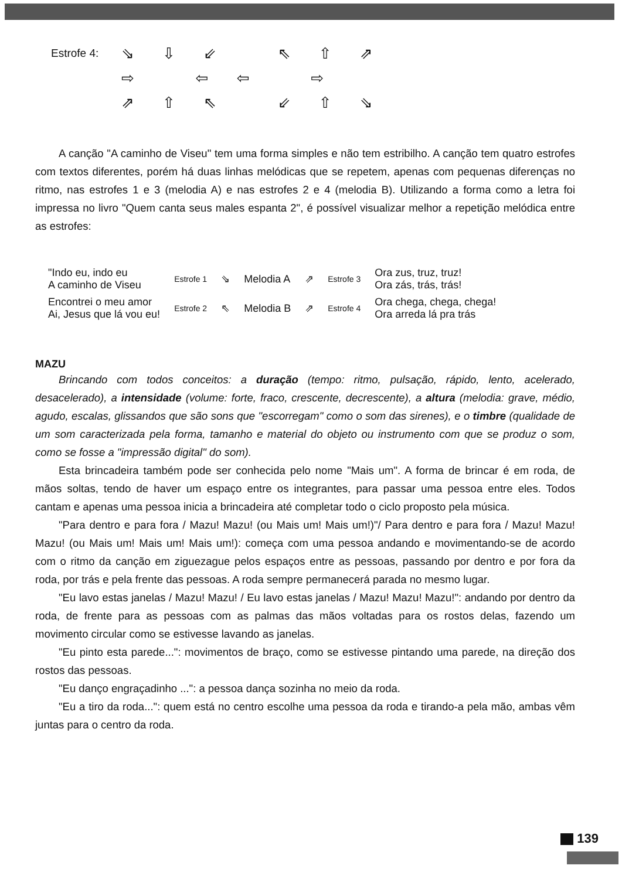Estrofe 4:
⇘ ⇩ ⇙ ⇖ ⇧ ⇗
⇨ ⇦ ⇦ ⇨
⇗ ⇧ ⇖ ⇙ ⇧ ⇘
A canção "A caminho de Viseu" tem uma forma simples e não tem estribilho. A canção tem quatro estrofes com textos diferentes, porém há duas linhas melódicas que se repetem, apenas com pequenas diferenças no ritmo, nas estrofes 1 e 3 (melodia A) e nas estrofes 2 e 4 (melodia B). Utilizando a forma como a letra foi impressa no livro "Quem canta seus males espanta 2", é possível visualizar melhor a repetição melódica entre as estrofes:
| "Indo eu, indo eu A caminho de Viseu | Estrofe 1 | ⇘ | Melodia A | ⇗ | Estrofe 3 | Ora zus, truz, truz! Ora zás, trás, trás! |
| Encontrei o meu amor Ai, Jesus que lá vou eu! | Estrofe 2 | ⇖ | Melodia B | ⇗ | Estrofe 4 | Ora chega, chega, chega! Ora arreda lá pra trás |
MAZU
Brincando com todos conceitos: a duração (tempo: ritmo, pulsação, rápido, lento, acelerado, desacelerado), a intensidade (volume: forte, fraco, crescente, decrescente), a altura (melodia: grave, médio, agudo, escalas, glissandos que são sons que "escorregam" como o som das sirenes), e o timbre (qualidade de um som caracterizada pela forma, tamanho e material do objeto ou instrumento com que se produz o som, como se fosse a "impressão digital" do som).
Esta brincadeira também pode ser conhecida pelo nome "Mais um". A forma de brincar é em roda, de mãos soltas, tendo de haver um espaço entre os integrantes, para passar uma pessoa entre eles. Todos cantam e apenas uma pessoa inicia a brincadeira até completar todo o ciclo proposto pela música.
"Para dentro e para fora / Mazu! Mazu! (ou Mais um! Mais um!)"/ Para dentro e para fora / Mazu! Mazu! Mazu! (ou Mais um! Mais um! Mais um!): começa com uma pessoa andando e movimentando-se de acordo com o ritmo da canção em ziguezague pelos espaços entre as pessoas, passando por dentro e por fora da roda, por trás e pela frente das pessoas. A roda sempre permanecerá parada no mesmo lugar.
"Eu lavo estas janelas / Mazu! Mazu! / Eu lavo estas janelas / Mazu! Mazu! Mazu!": andando por dentro da roda, de frente para as pessoas com as palmas das mãos voltadas para os rostos delas, fazendo um movimento circular como se estivesse lavando as janelas.
"Eu pinto esta parede...": movimentos de braço, como se estivesse pintando uma parede, na direção dos rostos das pessoas.
"Eu danço engraçadinho ...": a pessoa dança sozinha no meio da roda.
"Eu a tiro da roda...": quem está no centro escolhe uma pessoa da roda e tirando-a pela mão, ambas vêm juntas para o centro da roda.
139